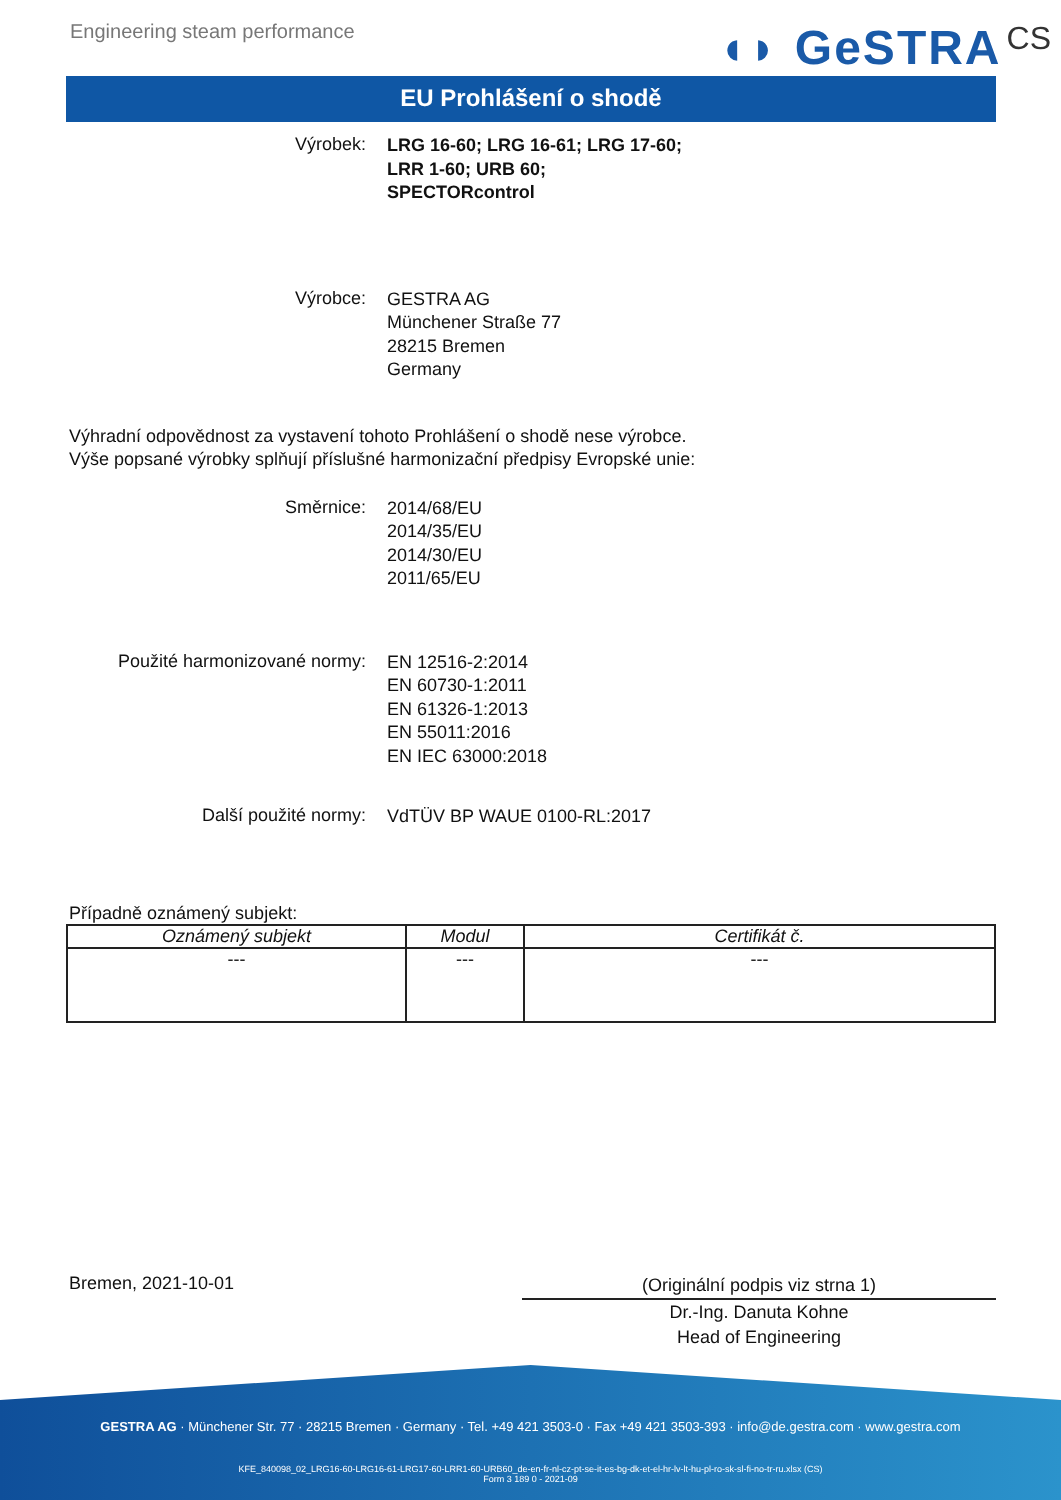Engineering steam performance
◖◗ GeSTRA CS
EU Prohlášení o shodě
Výrobek:
LRG 16-60; LRG 16-61; LRG 17-60;
LRR 1-60; URB 60;
SPECTORcontrol
Výrobce:
GESTRA AG
Münchener Straße 77
28215 Bremen
Germany
Výhradní odpovědnost za vystavení tohoto Prohlášení o shodě nese výrobce.
Výše popsané výrobky splňují příslušné harmonizační předpisy Evropské unie:
Směrnice:
2014/68/EU
2014/35/EU
2014/30/EU
2011/65/EU
Použité harmonizované normy:
EN 12516-2:2014
EN 60730-1:2011
EN 61326-1:2013
EN 55011:2016
EN IEC 63000:2018
Další použité normy:
VdTÜV BP WAUE 0100-RL:2017
Případně oznámený subjekt:
| Oznámený subjekt | Modul | Certifikát č. |
| --- | --- | --- |
| --- | --- | --- |
Bremen, 2021-10-01
(Originální podpis viz strna 1)
Dr.-Ing. Danuta Kohne
Head of Engineering
GESTRA AG · Münchener Str. 77 · 28215 Bremen · Germany · Tel. +49 421 3503-0 · Fax +49 421 3503-393 · info@de.gestra.com · www.gestra.com
KFE_840098_02_LRG16-60-LRG16-61-LRG17-60-LRR1-60-URB60_de-en-fr-nl-cz-pt-se-it-es-bg-dk-et-el-hr-lv-lt-hu-pl-ro-sk-sl-fi-no-tr-ru.xlsx (CS)
Form 3 189 0 - 2021-09